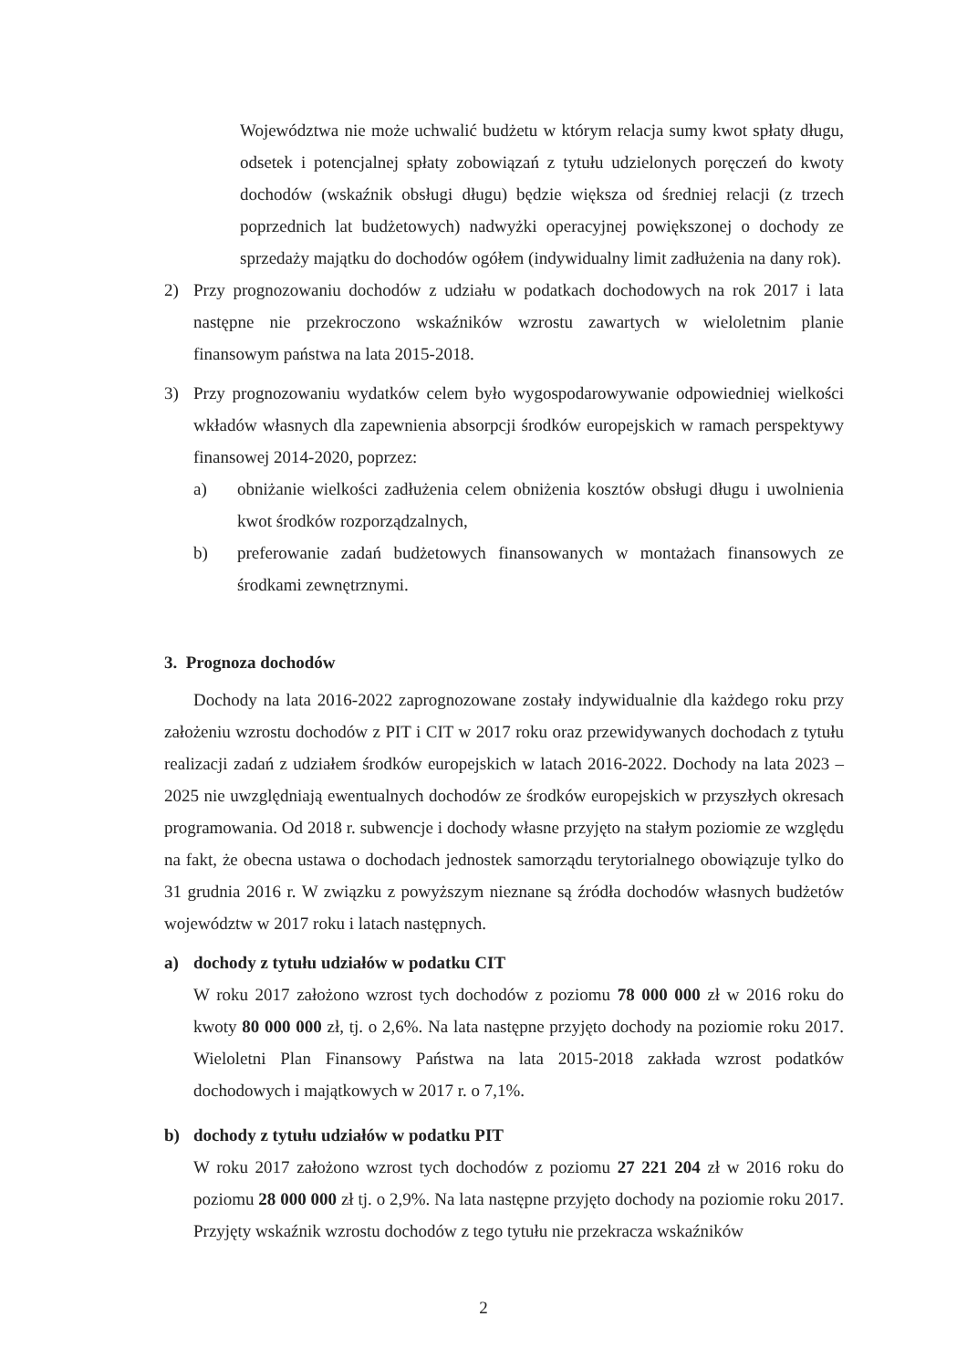Województwa nie może uchwalić budżetu w którym relacja sumy kwot spłaty długu, odsetek i potencjalnej spłaty zobowiązań z tytułu udzielonych poręczeń do kwoty dochodów (wskaźnik obsługi długu) będzie większa od średniej relacji (z trzech poprzednich lat budżetowych) nadwyżki operacyjnej powiększonej o dochody ze sprzedaży majątku do dochodów ogółem (indywidualny limit zadłużenia na dany rok).
2) Przy prognozowaniu dochodów z udziału w podatkach dochodowych na rok 2017 i lata następne nie przekroczono wskaźników wzrostu zawartych w wieloletnim planie finansowym państwa na lata 2015-2018.
3) Przy prognozowaniu wydatków celem było wygospodarowywanie odpowiedniej wielkości wkładów własnych dla zapewnienia absorpcji środków europejskich w ramach perspektywy finansowej 2014-2020, poprzez:
a) obniżanie wielkości zadłużenia celem obniżenia kosztów obsługi długu i uwolnienia kwot środków rozporządzalnych,
b) preferowanie zadań budżetowych finansowanych w montażach finansowych ze środkami zewnętrznymi.
3. Prognoza dochodów
Dochody na lata 2016-2022 zaprognozowane zostały indywidualnie dla każdego roku przy założeniu wzrostu dochodów z PIT i CIT w 2017 roku oraz przewidywanych dochodach z tytułu realizacji zadań z udziałem środków europejskich w latach 2016-2022. Dochody na lata 2023 – 2025 nie uwzględniają ewentualnych dochodów ze środków europejskich w przyszłych okresach programowania. Od 2018 r. subwencje i dochody własne przyjęto na stałym poziomie ze względu na fakt, że obecna ustawa o dochodach jednostek samorządu terytorialnego obowiązuje tylko do 31 grudnia 2016 r. W związku z powyższym nieznane są źródła dochodów własnych budżetów województw w 2017 roku i latach następnych.
a) dochody z tytułu udziałów w podatku CIT
W roku 2017 założono wzrost tych dochodów z poziomu 78 000 000 zł w 2016 roku do kwoty 80 000 000 zł, tj. o 2,6%. Na lata następne przyjęto dochody na poziomie roku 2017. Wieloletni Plan Finansowy Państwa na lata 2015-2018 zakłada wzrost podatków dochodowych i majątkowych w 2017 r. o 7,1%.
b) dochody z tytułu udziałów w podatku PIT
W roku 2017 założono wzrost tych dochodów z poziomu 27 221 204 zł w 2016 roku do poziomu 28 000 000 zł tj. o 2,9%. Na lata następne przyjęto dochody na poziomie roku 2017. Przyjęty wskaźnik wzrostu dochodów z tego tytułu nie przekracza wskaźników
2